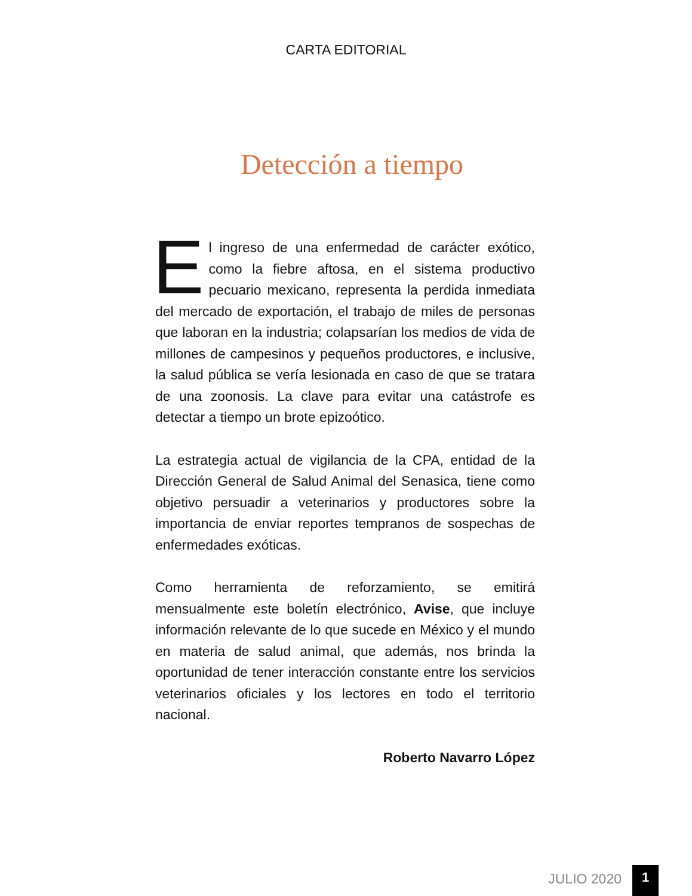CARTA EDITORIAL
Detección a tiempo
El ingreso de una enfermedad de carácter exótico, como la fiebre aftosa, en el sistema productivo pecuario mexicano, representa la perdida inmediata del mercado de exportación, el trabajo de miles de personas que laboran en la industria; colapsarían los medios de vida de millones de campesinos y pequeños productores, e inclusive, la salud pública se vería lesionada en caso de que se tratara de una zoonosis. La clave para evitar una catástrofe es detectar a tiempo un brote epizoótico.
La estrategia actual de vigilancia de la CPA, entidad de la Dirección General de Salud Animal del Senasica, tiene como objetivo persuadir a veterinarios y productores sobre la importancia de enviar reportes tempranos de sospechas de enfermedades exóticas.
Como herramienta de reforzamiento, se emitirá mensualmente este boletín electrónico, Avise, que incluye información relevante de lo que sucede en México y el mundo en materia de salud animal, que además, nos brinda la oportunidad de tener interacción constante entre los servicios veterinarios oficiales y los lectores en todo el territorio nacional.
Roberto Navarro López
JULIO 2020 1